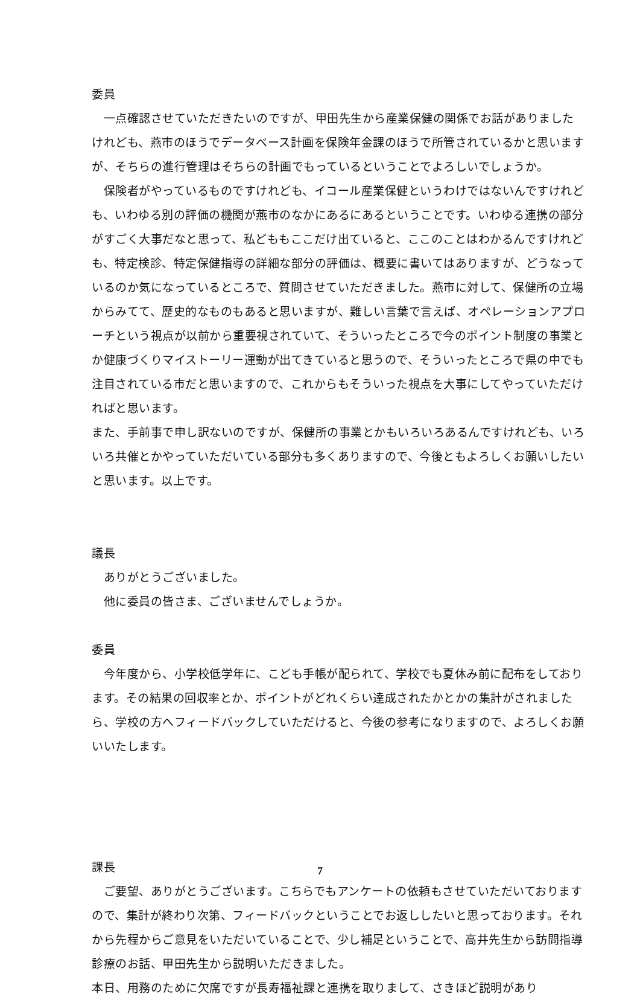委員
　一点確認させていただきたいのですが、甲田先生から産業保健の関係でお話がありましたけれども、燕市のほうでデータベース計画を保険年金課のほうで所管されているかと思いますが、そちらの進行管理はそちらの計画でもっているということでよろしいでしょうか。
　保険者がやっているものですけれども、イコール産業保健というわけではないんですけれども、いわゆる別の評価の機関が燕市のなかにあるにあるということです。いわゆる連携の部分がすごく大事だなと思って、私どももここだけ出ていると、ここのことはわかるんですけれども、特定検診、特定保健指導の詳細な部分の評価は、概要に書いてはありますが、どうなっているのか気になっているところで、質問させていただきました。燕市に対して、保健所の立場からみてて、歴史的なものもあると思いますが、難しい言葉で言えば、オペレーションアプローチという視点が以前から重要視されていて、そういったところで今のポイント制度の事業とか健康づくりマイストーリー運動が出てきていると思うので、そういったところで県の中でも注目されている市だと思いますので、これからもそういった視点を大事にしてやっていただければと思います。
また、手前事で申し訳ないのですが、保健所の事業とかもいろいろあるんですけれども、いろいろ共催とかやっていただいている部分も多くありますので、今後ともよろしくお願いしたいと思います。以上です。
議長
　ありがとうございました。
　他に委員の皆さま、ございませんでしょうか。
委員
　今年度から、小学校低学年に、こども手帳が配られて、学校でも夏休み前に配布をしております。その結果の回収率とか、ポイントがどれくらい達成されたかとかの集計がされましたら、学校の方へフィードバックしていただけると、今後の参考になりますので、よろしくお願いいたします。
課長
　ご要望、ありがとうございます。こちらでもアンケートの依頼もさせていただいておりますので、集計が終わり次第、フィードバックということでお返ししたいと思っております。それから先程からご意見をいただいていることで、少し補足ということで、高井先生から訪問指導診療のお話、甲田先生から説明いただきました。
本日、用務のために欠席ですが長寿福祉課と連携を取りまして、さきほど説明があり
7